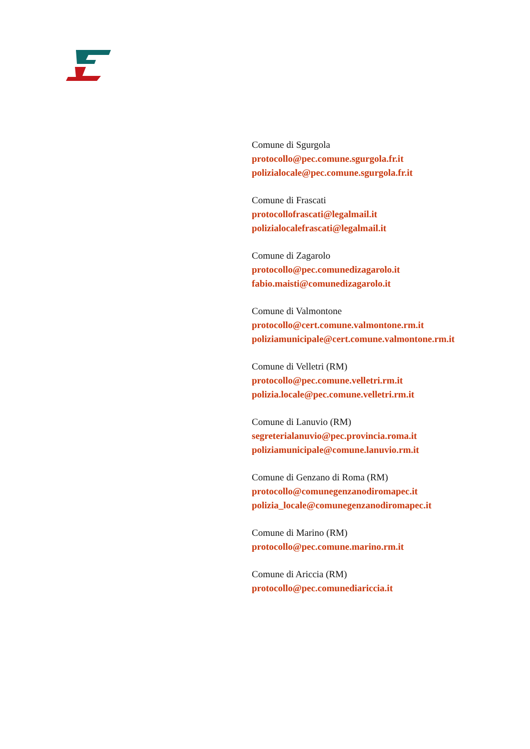Comune di Sgurgola
protocollo@pec.comune.sgurgola.fr.it
polizialocale@pec.comune.sgurgola.fr.it
Comune di Frascati
protocollofrascati@legalmail.it
polizialocalefrascati@legalmail.it
Comune di Zagarolo
protocollo@pec.comunedizagarolo.it
fabio.maisti@comunedizagarolo.it
Comune di Valmontone
protocollo@cert.comune.valmontone.rm.it
poliziamunicipale@cert.comune.valmontone.rm.it
Comune di Velletri (RM)
protocollo@pec.comune.velletri.rm.it
polizia.locale@pec.comune.velletri.rm.it
Comune di Lanuvio (RM)
segreterialanuvio@pec.provincia.roma.it
poliziamunicipale@comune.lanuvio.rm.it
Comune di Genzano di Roma (RM)
protocollo@comunegenzanodiromapec.it
polizia_locale@comunegenzanodiromapec.it
Comune di Marino (RM)
protocollo@pec.comune.marino.rm.it
Comune di Ariccia (RM)
protocollo@pec.comunediariccia.it